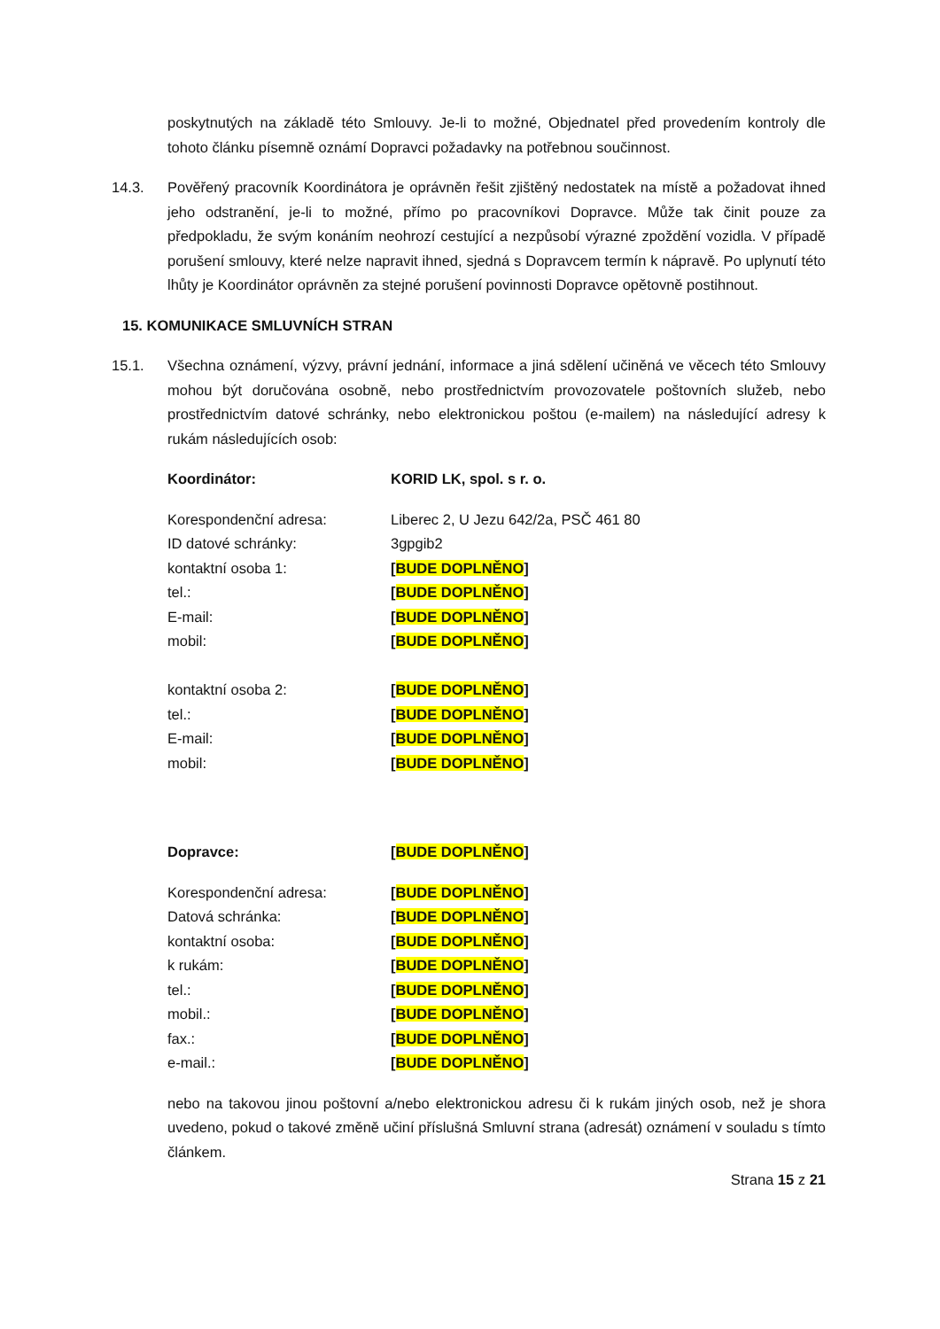poskytnutých na základě této Smlouvy. Je-li to možné, Objednatel před provedením kontroly dle tohoto článku písemně oznámí Dopravci požadavky na potřebnou součinnost.
14.3. Pověřený pracovník Koordinátora je oprávněn řešit zjištěný nedostatek na místě a požadovat ihned jeho odstranění, je-li to možné, přímo po pracovníkovi Dopravce. Může tak činit pouze za předpokladu, že svým konáním neohrozí cestující a nezpůsobí výrazné zpoždění vozidla. V případě porušení smlouvy, které nelze napravit ihned, sjedná s Dopravcem termín k nápravě. Po uplynutí této lhůty je Koordinátor oprávněn za stejné porušení povinnosti Dopravce opětovně postihnout.
15. KOMUNIKACE SMLUVNÍCH STRAN
15.1. Všechna oznámení, výzvy, právní jednání, informace a jiná sdělení učiněná ve věcech této Smlouvy mohou být doručována osobně, nebo prostřednictvím provozovatele poštovních služeb, nebo prostřednictvím datové schránky, nebo elektronickou poštou (e-mailem) na následující adresy k rukám následujících osob:
| Koordinátor: | KORID LK, spol. s r. o. |
| Korespondenční adresa: | Liberec 2, U Jezu 642/2a, PSČ 461 80 |
| ID datové schránky: | 3gpgib2 |
| kontaktní osoba 1: | [ BUDE DOPLNĚNO ] |
| tel.: | [ BUDE DOPLNĚNO ] |
| E-mail: | [ BUDE DOPLNĚNO ] |
| mobil: | [ BUDE DOPLNĚNO ] |
| kontaktní osoba 2: | [ BUDE DOPLNĚNO ] |
| tel.: | [ BUDE DOPLNĚNO ] |
| E-mail: | [ BUDE DOPLNĚNO ] |
| mobil: | [ BUDE DOPLNĚNO ] |
| Dopravce: | [ BUDE DOPLNĚNO ] |
| Korespondenční adresa: | [ BUDE DOPLNĚNO ] |
| Datová schránka: | [ BUDE DOPLNĚNO ] |
| kontaktní osoba: | [ BUDE DOPLNĚNO ] |
| k rukám: | [ BUDE DOPLNĚNO ] |
| tel.: | [ BUDE DOPLNĚNO ] |
| mobil.: | [ BUDE DOPLNĚNO ] |
| fax.: | [ BUDE DOPLNĚNO ] |
| e-mail.: | [ BUDE DOPLNĚNO ] |
nebo na takovou jinou poštovní a/nebo elektronickou adresu či k rukám jiných osob, než je shora uvedeno, pokud o takové změně učiní příslušná Smluvní strana (adresát) oznámení v souladu s tímto článkem.
Strana 15 z 21